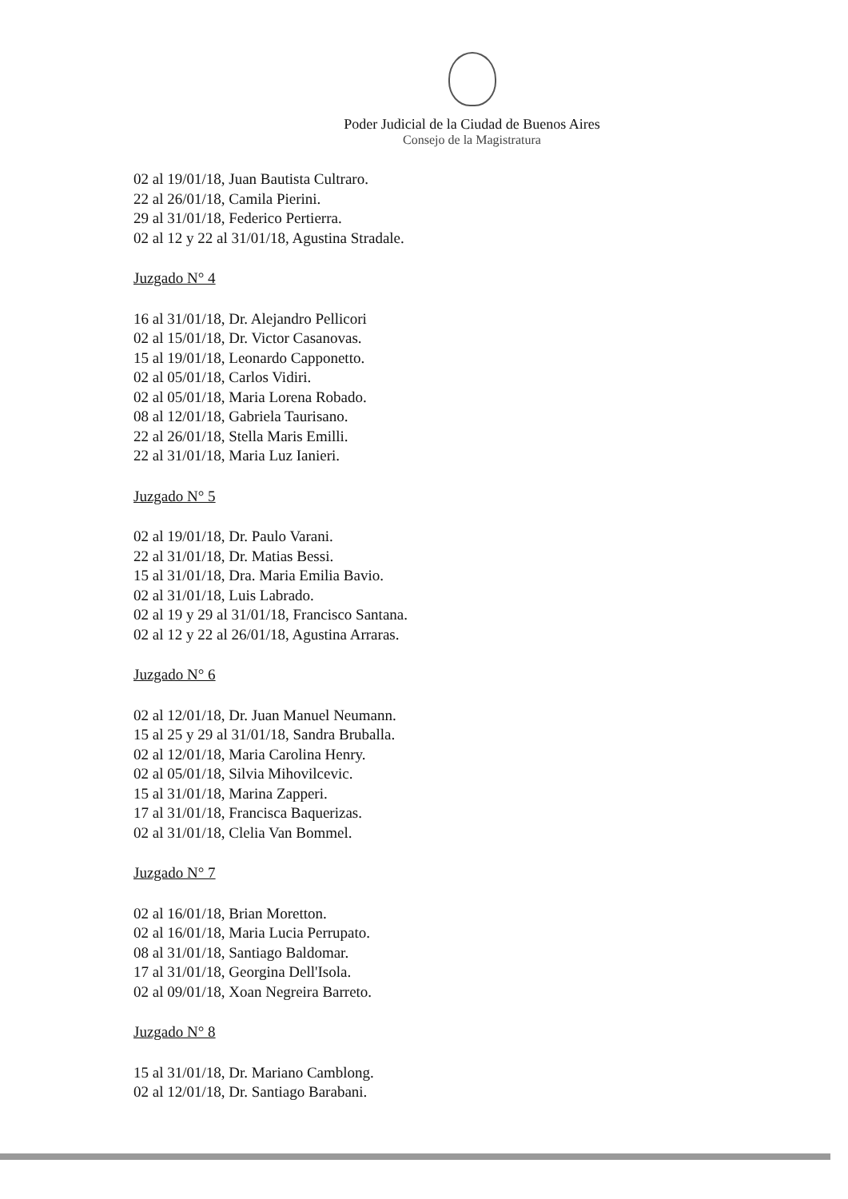Poder Judicial de la Ciudad de Buenos Aires
Consejo de la Magistratura
02 al 19/01/18, Juan Bautista Cultraro.
22 al 26/01/18, Camila Pierini.
29 al 31/01/18, Federico Pertierra.
02 al 12 y 22 al 31/01/18, Agustina Stradale.
Juzgado N° 4
16 al 31/01/18, Dr. Alejandro Pellicori
02 al 15/01/18, Dr. Victor Casanovas.
15 al 19/01/18, Leonardo Capponetto.
02 al 05/01/18, Carlos Vidiri.
02 al 05/01/18, Maria Lorena Robado.
08 al 12/01/18, Gabriela Taurisano.
22 al 26/01/18, Stella Maris Emilli.
22 al 31/01/18, Maria Luz Ianieri.
Juzgado N° 5
02 al 19/01/18, Dr. Paulo Varani.
22 al 31/01/18, Dr. Matias Bessi.
15 al 31/01/18, Dra. Maria Emilia Bavio.
02 al 31/01/18, Luis Labrado.
02 al 19 y 29 al 31/01/18, Francisco Santana.
02 al 12 y 22 al 26/01/18, Agustina Arraras.
Juzgado N° 6
02 al 12/01/18, Dr. Juan Manuel Neumann.
15 al 25 y 29 al 31/01/18, Sandra Bruballa.
02 al 12/01/18, Maria Carolina Henry.
02 al 05/01/18, Silvia Mihovilcevic.
15 al 31/01/18, Marina Zapperi.
17 al 31/01/18, Francisca Baquerizas.
02 al 31/01/18, Clelia Van Bommel.
Juzgado N° 7
02 al 16/01/18, Brian Moretton.
02 al 16/01/18, Maria Lucia Perrupato.
08 al 31/01/18, Santiago Baldomar.
17 al 31/01/18, Georgina Dell'Isola.
02 al 09/01/18, Xoan Negreira Barreto.
Juzgado N° 8
15 al 31/01/18, Dr. Mariano Camblong.
02 al 12/01/18, Dr. Santiago Barabani.